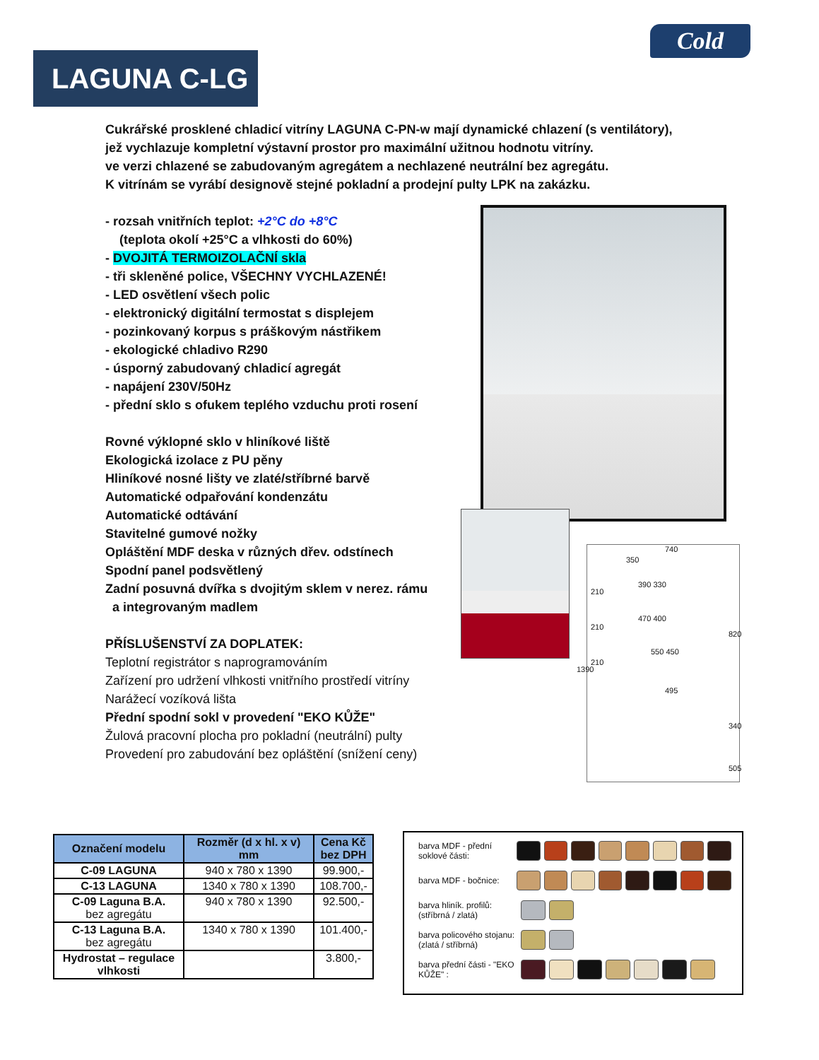Cold
LAGUNA C-LG
Cukrářské prosklené chladicí vitríny LAGUNA C-PN-w mají dynamické chlazení (s ventilátory),
jež vychlazuje kompletní výstavní prostor pro maximální užitnou hodnotu vitríny.
ve verzi chlazené se zabudovaným agregátem a nechlazené neutrální bez agregátu.
K vitrínám se vyrábí designově stejné pokladní a prodejní pulty LPK na zakázku.
- rozsah vnitřních teplot: +2°C do +8°C
(teplota okolí +25°C a vlhkosti do 60%)
- DVOJITÁ TERMOIZOLAČNÍ skla
- tři skleněné police, VŠECHNY VYCHLAZENÉ!
- LED osvětlení všech polic
- elektronický digitální termostat s displejem
- pozinkovaný korpus s práškovým nástřikem
- ekologické chladivo R290
- úsporný zabudovaný chladicí agregát
- napájení 230V/50Hz
- přední sklo s ofukem teplého vzduchu proti rosení
Rovné výklopné sklo v hliníkové liště
Ekologická izolace z PU pěny
Hliníkové nosné lišty ve zlaté/stříbrné barvě
Automatické odpařování kondenzátu
Automatické odtávání
Stavitelné gumové nožky
Opláštění MDF deska v různých dřev. odstínech
Spodní panel podsvětlený
Zadní posuvná dvířka s dvojitým sklem v nerez. rámu
a integrovaným madlem
PŘÍSLUŠENSTVÍ ZA DOPLATEK:
Teplotní registrátor s naprogramováním
Zařízení pro udržení vlhkosti vnitřního prostředí vitríny
Narážecí vozíková lišta
Přední spodní sokl v provedení "EKO KŮŽE"
Žulová pracovní plocha pro pokladní (neutrální) pulty
Provedení pro zabudování bez opláštění (snížení ceny)
740
350
390 330
470 400
550 450
495
210
210
210
1390
820
340
505
| Označení modelu | Rozměr (d x hl. x v) mm | Cena Kč bez DPH |
| --- | --- | --- |
| C-09 LAGUNA | 940 x 780 x 1390 | 99.900,- |
| C-13 LAGUNA | 1340 x 780 x 1390 | 108.700,- |
| C-09 Laguna B.A. bez agregátu | 940 x 780 x 1390 | 92.500,- |
| C-13 Laguna B.A. bez agregátu | 1340 x 780 x 1390 | 101.400,- |
| Hydrostat – regulace vlhkosti | | 3.800,- |
barva MDF - přední soklové části:
barva MDF - bočnice:
barva hliník. profilů: (stříbrná / zlatá)
barva policového stojanu: (zlatá / stříbrná)
barva přední části - "EKO KŮŽE" :